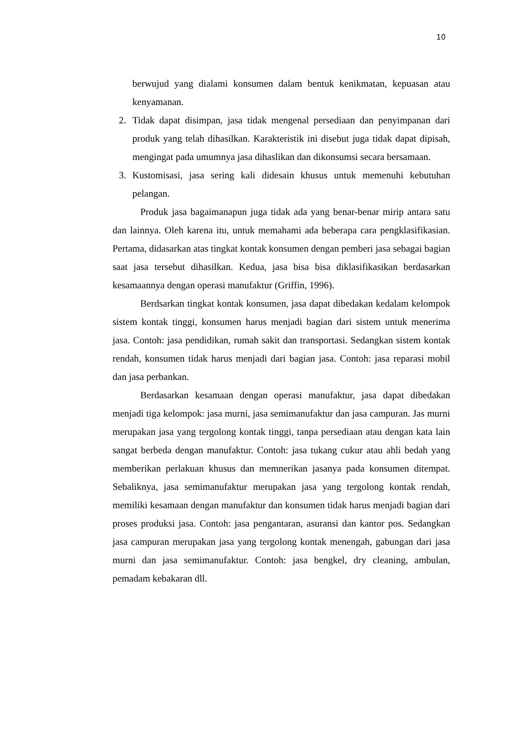10
berwujud yang dialami konsumen dalam bentuk kenikmatan, kepuasan atau kenyamanan.
2. Tidak dapat disimpan, jasa tidak mengenal persediaan dan penyimpanan dari produk yang telah dihasilkan. Karakteristik ini disebut juga tidak dapat dipisah, mengingat pada umumnya jasa dihaslikan dan dikonsumsi secara bersamaan.
3. Kustomisasi, jasa sering kali didesain khusus untuk memenuhi kebutuhan pelangan.
Produk jasa bagaimanapun juga tidak ada yang benar-benar mirip antara satu dan lainnya. Oleh karena itu, untuk memahami ada beberapa cara pengklasifikasian. Pertama, didasarkan atas tingkat kontak konsumen dengan pemberi jasa sebagai bagian saat jasa tersebut dihasilkan. Kedua, jasa bisa bisa diklasifikasikan berdasarkan kesamaannya dengan operasi manufaktur (Griffin, 1996).
Berdsarkan tingkat kontak konsumen, jasa dapat dibedakan kedalam kelompok sistem kontak tinggi, konsumen harus menjadi bagian dari sistem untuk menerima jasa. Contoh: jasa pendidikan, rumah sakit dan transportasi. Sedangkan sistem kontak rendah, konsumen tidak harus menjadi dari bagian jasa. Contoh: jasa reparasi mobil dan jasa perbankan.
Berdasarkan kesamaan dengan operasi manufaktur, jasa dapat dibedakan menjadi tiga kelompok: jasa murni, jasa semimanufaktur dan jasa campuran. Jas murni merupakan jasa yang tergolong kontak tinggi, tanpa persediaan atau dengan kata lain sangat berbeda dengan manufaktur. Contoh: jasa tukang cukur atau ahli bedah yang memberikan perlakuan khusus dan memnerikan jasanya pada konsumen ditempat. Sebaliknya, jasa semimanufaktur merupakan jasa yang tergolong kontak rendah, memiliki kesamaan dengan manufaktur dan konsumen tidak harus menjadi bagian dari proses produksi jasa. Contoh: jasa pengantaran, asuransi dan kantor pos. Sedangkan jasa campuran merupakan jasa yang tergolong kontak menengah, gabungan dari jasa murni dan jasa semimanufaktur. Contoh: jasa bengkel, dry cleaning, ambulan, pemadam kebakaran dll.